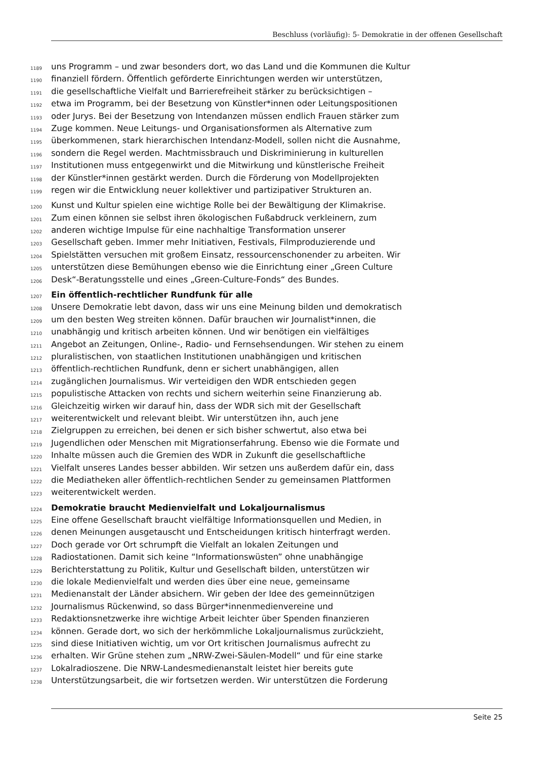Beschluss (vorläufig): 5- Demokratie in der offenen Gesellschaft
1189 uns Programm – und zwar besonders dort, wo das Land und die Kommunen die Kultur
1190 finanziell fördern. Öffentlich geförderte Einrichtungen werden wir unterstützen,
1191 die gesellschaftliche Vielfalt und Barrierefreiheit stärker zu berücksichtigen –
1192 etwa im Programm, bei der Besetzung von Künstler*innen oder Leitungspositionen
1193 oder Jurys. Bei der Besetzung von Intendanzen müssen endlich Frauen stärker zum
1194 Zuge kommen. Neue Leitungs- und Organisationsformen als Alternative zum
1195 überkommenen, stark hierarchischen Intendanz-Modell, sollen nicht die Ausnahme,
1196 sondern die Regel werden. Machtmissbrauch und Diskriminierung in kulturellen
1197 Institutionen muss entgegenwirkt und die Mitwirkung und künstlerische Freiheit
1198 der Künstler*innen gestärkt werden. Durch die Förderung von Modellprojekten
1199 regen wir die Entwicklung neuer kollektiver und partizipativer Strukturen an.
1200 Kunst und Kultur spielen eine wichtige Rolle bei der Bewältigung der Klimakrise.
1201 Zum einen können sie selbst ihren ökologischen Fußabdruck verkleinern, zum
1202 anderen wichtige Impulse für eine nachhaltige Transformation unserer
1203 Gesellschaft geben. Immer mehr Initiativen, Festivals, Filmproduzierende und
1204 Spielstätten versuchen mit großem Einsatz, ressourcenschonender zu arbeiten. Wir
1205 unterstützen diese Bemühungen ebenso wie die Einrichtung einer „Green Culture
1206 Desk“-Beratungsstelle und eines „Green-Culture-Fonds“ des Bundes.
1207 Ein öffentlich-rechtlicher Rundfunk für alle
1208 Unsere Demokratie lebt davon, dass wir uns eine Meinung bilden und demokratisch
1209 um den besten Weg streiten können. Dafür brauchen wir Journalist*innen, die
1210 unabhängig und kritisch arbeiten können. Und wir benötigen ein vielfältiges
1211 Angebot an Zeitungen, Online-, Radio- und Fernsehsendungen. Wir stehen zu einem
1212 pluralistischen, von staatlichen Institutionen unabhängigen und kritischen
1213 öffentlich-rechtlichen Rundfunk, denn er sichert unabhängigen, allen
1214 zugänglichen Journalismus. Wir verteidigen den WDR entschieden gegen
1215 populistische Attacken von rechts und sichern weiterhin seine Finanzierung ab.
1216 Gleichzeitig wirken wir darauf hin, dass der WDR sich mit der Gesellschaft
1217 weiterentwickelt und relevant bleibt. Wir unterstützen ihn, auch jene
1218 Zielgruppen zu erreichen, bei denen er sich bisher schwertut, also etwa bei
1219 Jugendlichen oder Menschen mit Migrationserfahrung. Ebenso wie die Formate und
1220 Inhalte müssen auch die Gremien des WDR in Zukunft die gesellschaftliche
1221 Vielfalt unseres Landes besser abbilden. Wir setzen uns außerdem dafür ein, dass
1222 die Mediatheken aller öffentlich-rechtlichen Sender zu gemeinsamen Plattformen
1223 weiterentwickelt werden.
1224 Demokratie braucht Medienvielfalt und Lokaljournalismus
1225 Eine offene Gesellschaft braucht vielfältige Informationsquellen und Medien, in
1226 denen Meinungen ausgetauscht und Entscheidungen kritisch hinterfragt werden.
1227 Doch gerade vor Ort schrumpft die Vielfalt an lokalen Zeitungen und
1228 Radiostationen. Damit sich keine “Informationswüsten” ohne unabhängige
1229 Berichterstattung zu Politik, Kultur und Gesellschaft bilden, unterstützen wir
1230 die lokale Medienvielfalt und werden dies über eine neue, gemeinsame
1231 Medienanstalt der Länder absichern. Wir geben der Idee des gemeinnützigen
1232 Journalismus Rückenwind, so dass Bürger*innenmedienvereine und
1233 Redaktionsnetzwerke ihre wichtige Arbeit leichter über Spenden finanzieren
1234 können. Gerade dort, wo sich der herkömmliche Lokaljournalismus zurückzieht,
1235 sind diese Initiativen wichtig, um vor Ort kritischen Journalismus aufrecht zu
1236 erhalten. Wir Grüne stehen zum „NRW-Zwei-Säulen-Modell“ und für eine starke
1237 Lokalradioszene. Die NRW-Landesmedienanstalt leistet hier bereits gute
1238 Unterstützungsarbeit, die wir fortsetzen werden. Wir unterstützen die Forderung
Seite 25